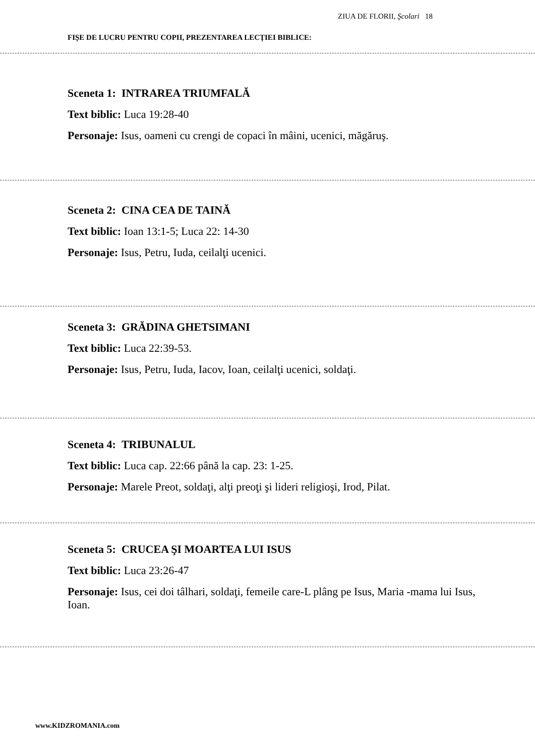ZIUA DE FLORII, Şcolari 18
FIȘE DE LUCRU PENTRU COPII, PREZENTAREA LECȚIEI BIBLICE:
Sceneta 1: INTRAREA TRIUMFALĂ
Text biblic: Luca 19:28-40
Personaje: Isus, oameni cu crengi de copaci în mâini, ucenici, măgăruş.
Sceneta 2: CINA CEA DE TAINĂ
Text biblic: Ioan 13:1-5; Luca 22: 14-30
Personaje: Isus, Petru, Iuda, ceilalţi ucenici.
Sceneta 3: GRĂDINA GHETSIMANI
Text biblic: Luca 22:39-53.
Personaje: Isus, Petru, Iuda, Iacov, Ioan, ceilalţi ucenici, soldaţi.
Sceneta 4: TRIBUNALUL
Text biblic: Luca cap. 22:66 până la cap. 23: 1-25.
Personaje: Marele Preot, soldaţi, alţi preoţi şi lideri religioşi, Irod, Pilat.
Sceneta 5: CRUCEA ŞI MOARTEA LUI ISUS
Text biblic: Luca 23:26-47
Personaje: Isus, cei doi tâlhari, soldaţi, femeile care-L plâng pe Isus, Maria -mama lui Isus, Ioan.
www.KIDZROMANIA.com